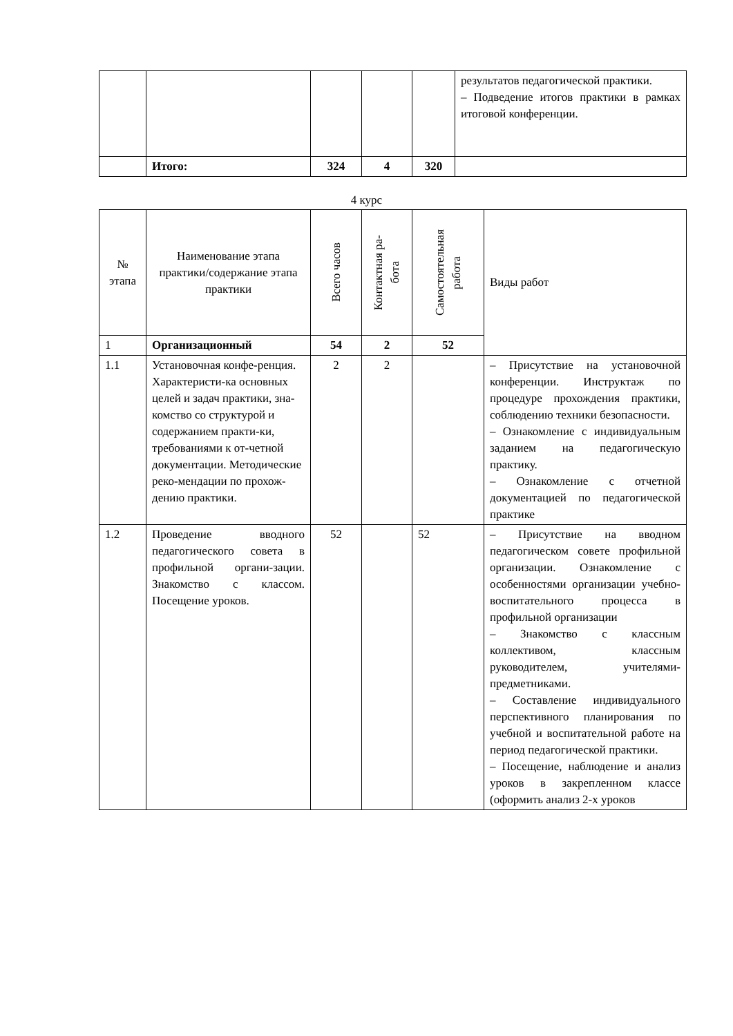| | | | | | результатов педагогической практики. – Подведение итогов практики в рамках итоговой конференции. |
| | Итого: | 324 | 4 | 320 | |
4 курс
| № этапа | Наименование этапа практики/содержание этапа практики | Всего часов | Контактная ра- бота | Самостоятельная работа | Виды работ |
| --- | --- | --- | --- | --- | --- |
| 1 | Организационный | 54 | 2 | 52 | |
| 1.1 | Установочная конфе-ренция. Характеристи-ка основных целей и задач практики, зна-комство со структурой и содержанием практи-ки, требованиями к от-четной документации. Методические реко-мендации по прохож-дению практики. | 2 | 2 | | – Присутствие на установочной конференции. Инструктаж по процедуре прохождения практики, соблюдению техники безопасности. – Ознакомление с индивидуальным заданием на педагогическую практику. – Ознакомление с отчетной документацией по педагогической практике |
| 1.2 | Проведение вводного педагогического совета в профильной органи-зации. Знакомство с классом. Посещение уроков. | 52 | | 52 | – Присутствие на вводном педагогическом совете профильной организации. Ознакомление с особенностями организации учебно-воспитательного процесса в профильной организации – Знакомство с классным коллективом, классным руководителем, учителями-предметниками. – Составление индивидуального перспективного планирования по учебной и воспитательной работе на период педагогической практики. – Посещение, наблюдение и анализ уроков в закрепленном классе (оформить анализ 2-х уроков |